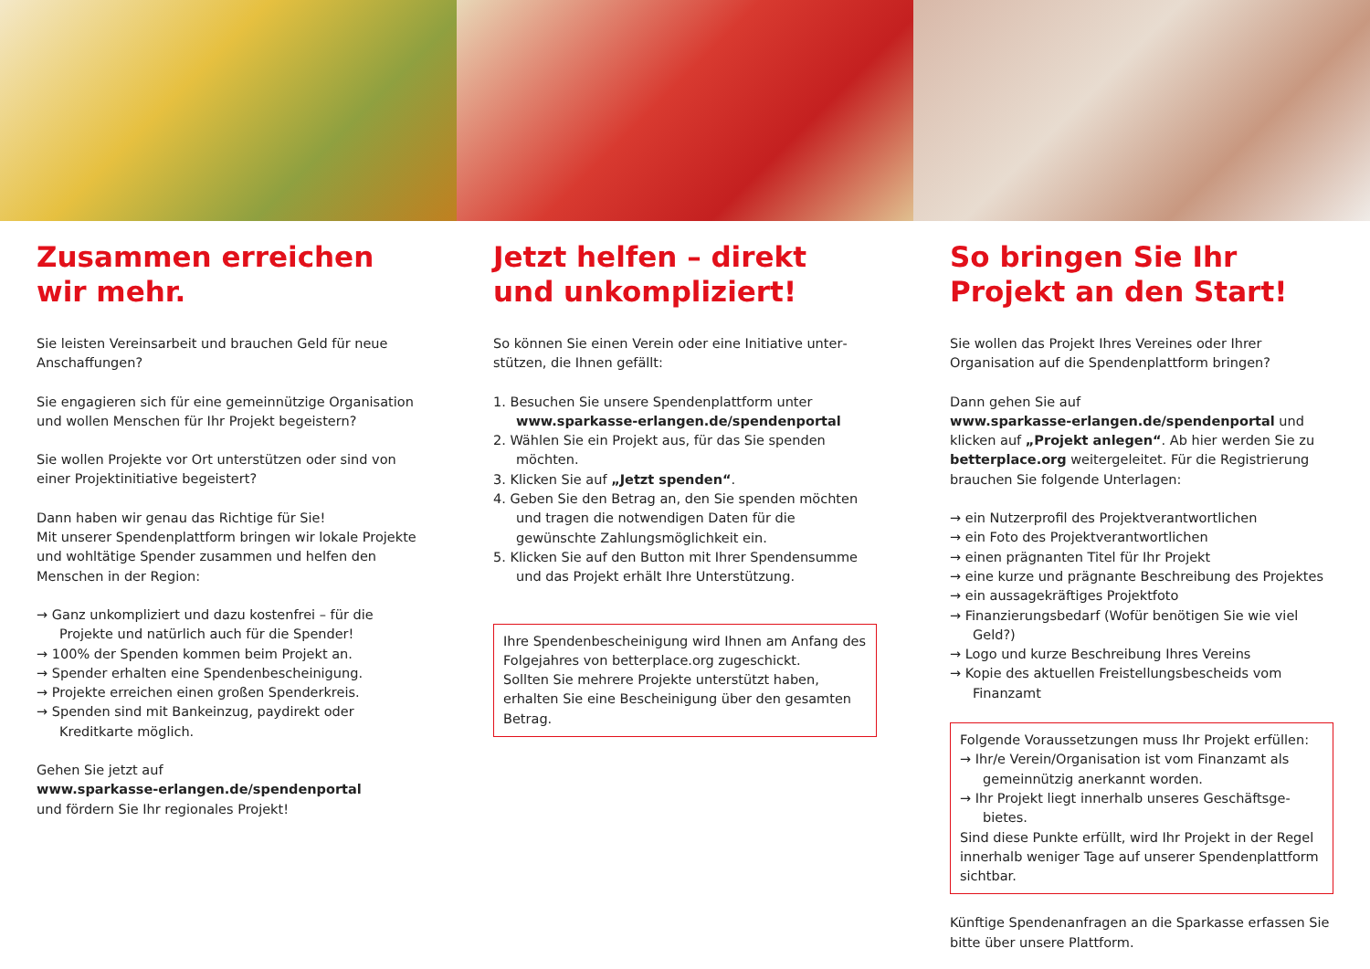Zusammen erreichen
wir mehr.
Sie leisten Vereinsarbeit und brauchen Geld für neue Anschaffungen?
Sie engagieren sich für eine gemeinnützige Organisation und wollen Menschen für Ihr Projekt begeistern?
Sie wollen Projekte vor Ort unterstützen oder sind von einer Projektinitiative begeistert?
Dann haben wir genau das Richtige für Sie!
Mit unserer Spendenplattform bringen wir lokale Projekte und wohltätige Spender zusammen und helfen den Menschen in der Region:
→ Ganz unkompliziert und dazu kostenfrei – für die Projekte und natürlich auch für die Spender!
→ 100% der Spenden kommen beim Projekt an.
→ Spender erhalten eine Spendenbescheinigung.
→ Projekte erreichen einen großen Spenderkreis.
→ Spenden sind mit Bankeinzug, paydirekt oder Kreditkarte möglich.
Gehen Sie jetzt auf
www.sparkasse-erlangen.de/spendenportal
und fördern Sie Ihr regionales Projekt!
Jetzt helfen – direkt und unkompliziert!
So können Sie einen Verein oder eine Initiative unter­stützen, die Ihnen gefällt:
1. Besuchen Sie unsere Spendenplattform unter www.sparkasse-erlangen.de/spendenportal
2. Wählen Sie ein Projekt aus, für das Sie spenden möchten.
3. Klicken Sie auf „Jetzt spenden“.
4. Geben Sie den Betrag an, den Sie spenden möchten und tragen die notwendigen Daten für die gewünschte Zahlungsmöglichkeit ein.
5. Klicken Sie auf den Button mit Ihrer Spendensumme und das Projekt erhält Ihre Unterstützung.
Ihre Spendenbescheinigung wird Ihnen am Anfang des Folgejahres von betterplace.org zugeschickt.
Sollten Sie mehrere Projekte unterstützt haben, erhalten Sie eine Bescheinigung über den gesamten Betrag.
So bringen Sie Ihr Projekt an den Start!
Sie wollen das Projekt Ihres Vereines oder Ihrer Organisation auf die Spendenplattform bringen?
Dann gehen Sie auf
www.sparkasse-erlangen.de/spendenportal und klicken auf „Projekt anlegen“. Ab hier werden Sie zu betterplace.org weitergeleitet. Für die Registrierung brauchen Sie folgende Unterlagen:
→ ein Nutzerprofil des Projektverantwortlichen
→ ein Foto des Projektverantwortlichen
→ einen prägnanten Titel für Ihr Projekt
→ eine kurze und prägnante Beschreibung des Projektes
→ ein aussagekräftiges Projektfoto
→ Finanzierungsbedarf (Wofür benötigen Sie wie viel Geld?)
→ Logo und kurze Beschreibung Ihres Vereins
→ Kopie des aktuellen Freistellungsbescheids vom Finanzamt
Folgende Voraussetzungen muss Ihr Projekt erfüllen:
→ Ihr/e Verein/Organisation ist vom Finanzamt als gemeinnützig anerkannt worden.
→ Ihr Projekt liegt innerhalb unseres Geschäftsge­bietes.
Sind diese Punkte erfüllt, wird Ihr Projekt in der Regel innerhalb weniger Tage auf unserer Spendenplattform sichtbar.
Künftige Spendenanfragen an die Sparkasse erfassen Sie bitte über unsere Plattform.